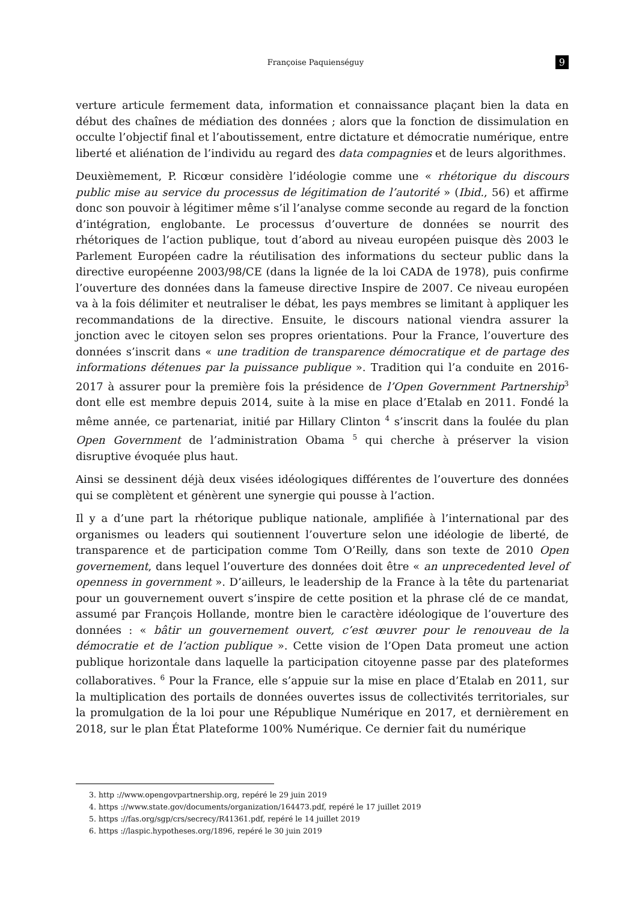Françoise Paquienséguy 9
verture articule fermement data, information et connaissance plaçant bien la data en début des chaînes de médiation des données ; alors que la fonction de dissimulation en occulte l’objectif final et l’aboutissement, entre dictature et démocratie numérique, entre liberté et aliénation de l’individu au regard des data compagnies et de leurs algorithmes.
Deuxièmement, P. Ricœur considère l’idéologie comme une « rhétorique du discours public mise au service du processus de légitimation de l’autorité » (Ibid., 56) et affirme donc son pouvoir à légitimer même s’il l’analyse comme seconde au regard de la fonction d’intégration, englobante. Le processus d’ouverture de données se nourrit des rhétoriques de l’action publique, tout d’abord au niveau européen puisque dès 2003 le Parlement Européen cadre la réutilisation des informations du secteur public dans la directive européenne 2003/98/CE (dans la lignée de la loi CADA de 1978), puis confirme l’ouverture des données dans la fameuse directive Inspire de 2007. Ce niveau européen va à la fois délimiter et neutraliser le débat, les pays membres se limitant à appliquer les recommandations de la directive. Ensuite, le discours national viendra assurer la jonction avec le citoyen selon ses propres orientations. Pour la France, l’ouverture des données s’inscrit dans « une tradition de transparence démocratique et de partage des informations détenues par la puissance publique ». Tradition qui l’a conduite en 2016-2017 à assurer pour la première fois la présidence de l’Open Government Partnership<sup>3</sup> dont elle est membre depuis 2014, suite à la mise en place d’Etalab en 2011. Fondé la même année, ce partenariat, initié par Hillary Clinton <sup>4</sup> s’inscrit dans la foulée du plan Open Government de l’administration Obama <sup>5</sup> qui cherche à préserver la vision disruptive évoquée plus haut.
Ainsi se dessinent déjà deux visées idéologiques différentes de l’ouverture des données qui se complètent et génèrent une synergie qui pousse à l’action.
Il y a d’une part la rhétorique publique nationale, amplifiée à l’international par des organismes ou leaders qui soutiennent l’ouverture selon une idéologie de liberté, de transparence et de participation comme Tom O’Reilly, dans son texte de 2010 Open governement, dans lequel l’ouverture des données doit être « an unprecedented level of openness in government ». D’ailleurs, le leadership de la France à la tête du partenariat pour un gouvernement ouvert s’inspire de cette position et la phrase clé de ce mandat, assumé par François Hollande, montre bien le caractère idéologique de l’ouverture des données : « bâtir un gouvernement ouvert, c’est œuvrer pour le renouveau de la démocratie et de l’action publique ». Cette vision de l’Open Data promeut une action publique horizontale dans laquelle la participation citoyenne passe par des plateformes collaboratives. <sup>6</sup> Pour la France, elle s’appuie sur la mise en place d’Etalab en 2011, sur la multiplication des portails de données ouvertes issus de collectivités territoriales, sur la promulgation de la loi pour une République Numérique en 2017, et dernièrement en 2018, sur le plan État Plateforme 100% Numérique. Ce dernier fait du numérique
3. http ://www.opengovpartnership.org, repéré le 29 juin 2019
4. https ://www.state.gov/documents/organization/164473.pdf, repéré le 17 juillet 2019
5. https ://fas.org/sgp/crs/secrecy/R41361.pdf, repéré le 14 juillet 2019
6. https ://laspic.hypotheses.org/1896, repéré le 30 juin 2019